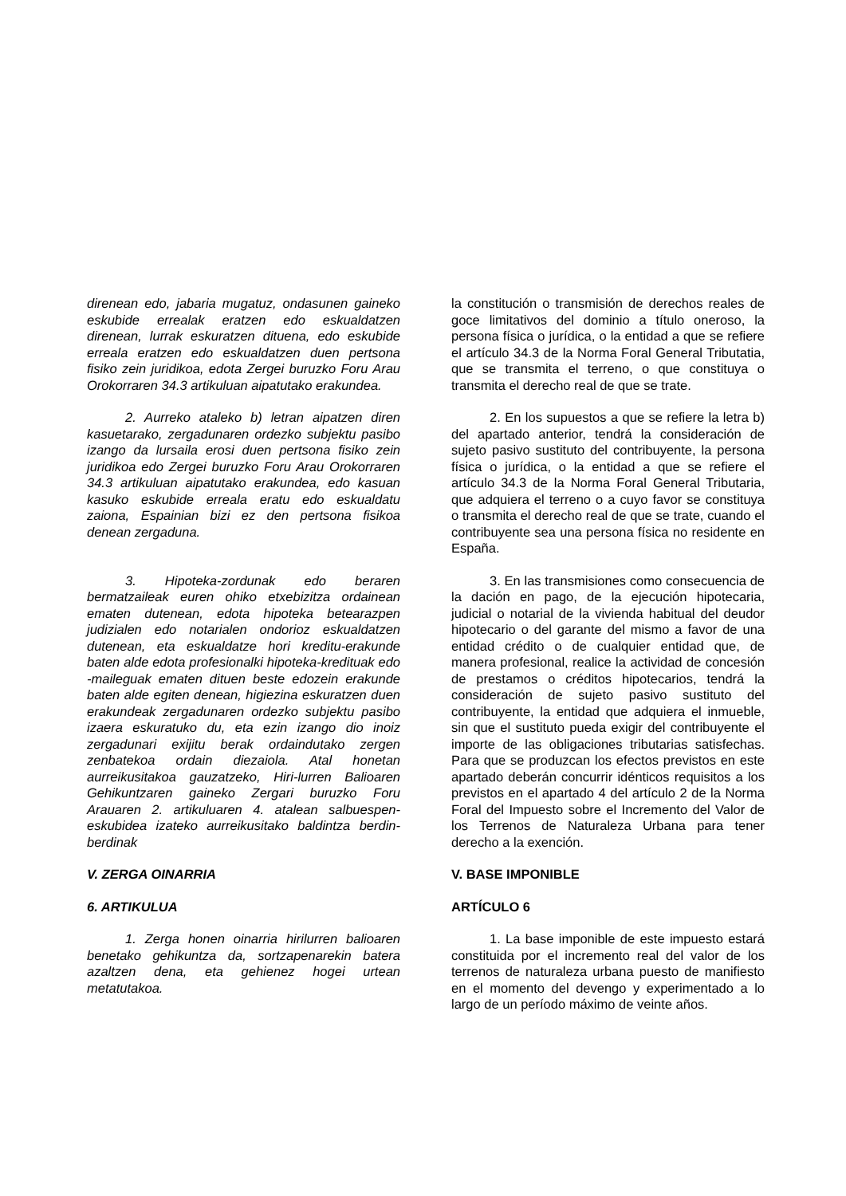direnean edo, jabaria mugatuz, ondasunen gaineko eskubide errealak eratzen edo eskualdatzen direnean, lurrak eskuratzen dituena, edo eskubide erreala eratzen edo eskualdatzen duen pertsona fisiko zein juridikoa, edota Zergei buruzko Foru Arau Orokorraren 34.3 artikuluan aipatutako erakundea.
la constitución o transmisión de derechos reales de goce limitativos del dominio a título oneroso, la persona física o jurídica, o la entidad a que se refiere el artículo 34.3 de la Norma Foral General Tributatia, que se transmita el terreno, o que constituya o transmita el derecho real de que se trate.
2. Aurreko ataleko b) letran aipatzen diren kasuetarako, zergadunaren ordezko subjektu pasibo izango da lursaila erosi duen pertsona fisiko zein juridikoa edo Zergei buruzko Foru Arau Orokorraren 34.3 artikuluan aipatutako erakundea, edo kasuan kasuko eskubide erreala eratu edo eskualdatu zaiona, Espainian bizi ez den pertsona fisikoa denean zergaduna.
2. En los supuestos a que se refiere la letra b) del apartado anterior, tendrá la consideración de sujeto pasivo sustituto del contribuyente, la persona física o jurídica, o la entidad a que se refiere el artículo 34.3 de la Norma Foral General Tributaria, que adquiera el terreno o a cuyo favor se constituya o transmita el derecho real de que se trate, cuando el contribuyente sea una persona física no residente en España.
3. Hipoteka-zordunak edo beraren bermatzaileak euren ohiko etxebizitza ordainean ematen dutenean, edota hipoteka betearazpen judizialen edo notarialen ondorioz eskualdatzen dutenean, eta eskualdatze hori kreditu-erakunde baten alde edota profesionalki hipoteka-kredituak edo -maileguak ematen dituen beste edozein erakunde baten alde egiten denean, higiezina eskuratzen duen erakundeak zergadunaren ordezko subjektu pasibo izaera eskuratuko du, eta ezin izango dio inoiz zergadunari exijitu berak ordaindutako zergen zenbatekoa ordain diezaiola. Atal honetan aurreikusitakoa gauzatzeko, Hiri-lurren Balioaren Gehikuntzaren gaineko Zergari buruzko Foru Arauaren 2. artikuluaren 4. atalean salbuespen-eskubidea izateko aurreikusitako baldintza berdin-berdinak
3. En las transmisiones como consecuencia de la dación en pago, de la ejecución hipotecaria, judicial o notarial de la vivienda habitual del deudor hipotecario o del garante del mismo a favor de una entidad crédito o de cualquier entidad que, de manera profesional, realice la actividad de concesión de prestamos o créditos hipotecarios, tendrá la consideración de sujeto pasivo sustituto del contribuyente, la entidad que adquiera el inmueble, sin que el sustituto pueda exigir del contribuyente el importe de las obligaciones tributarias satisfechas. Para que se produzcan los efectos previstos en este apartado deberán concurrir idénticos requisitos a los previstos en el apartado 4 del artículo 2 de la Norma Foral del Impuesto sobre el Incremento del Valor de los Terrenos de Naturaleza Urbana para tener derecho a la exención.
V. ZERGA OINARRIA V. BASE IMPONIBLE
6. ARTIKULUA ARTÍCULO 6
1. Zerga honen oinarria hirilurren balioaren benetako gehikuntza da, sortzapenarekin batera azaltzen dena, eta gehienez hogei urtean metatutakoa.
1. La base imponible de este impuesto estará constituida por el incremento real del valor de los terrenos de naturaleza urbana puesto de manifiesto en el momento del devengo y experimentado a lo largo de un período máximo de veinte años.